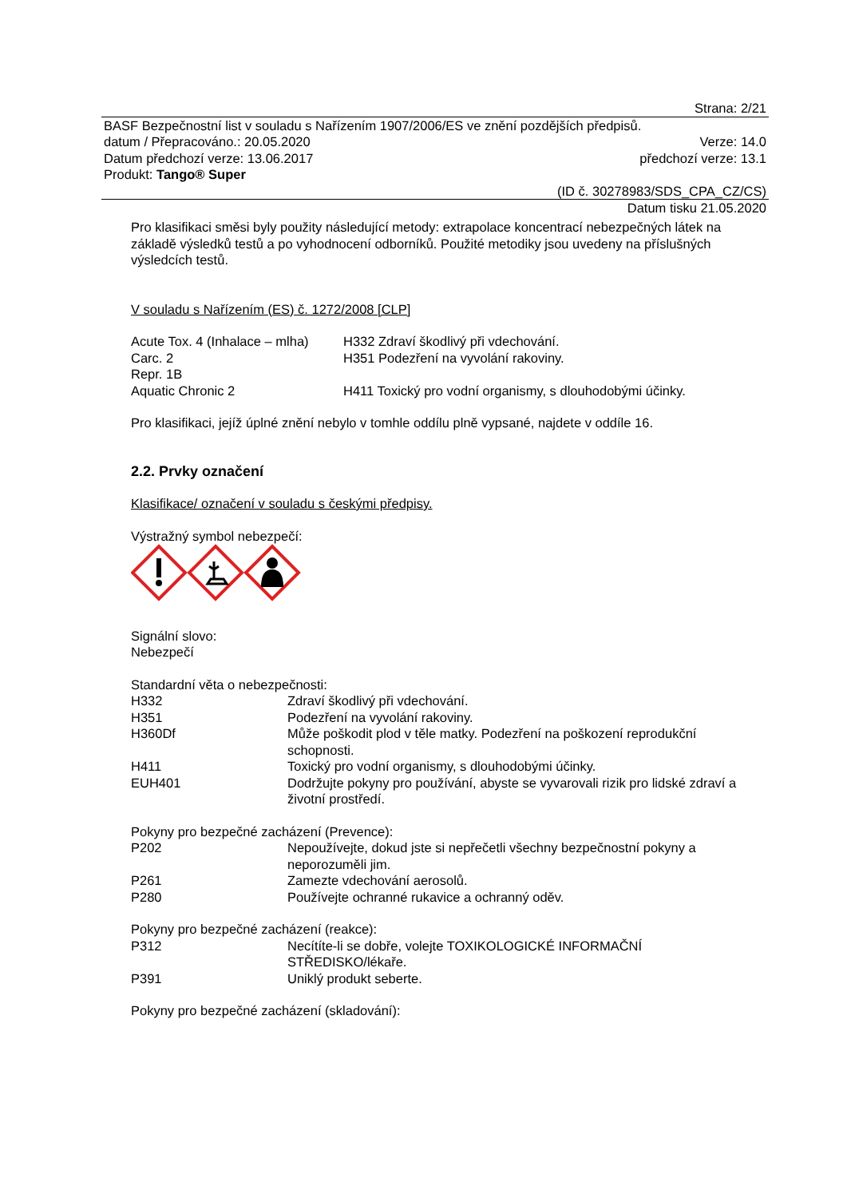Strana: 2/21
BASF Bezpečnostní list v souladu s Nařízením 1907/2006/ES ve znění pozdějších předpisů.
datum / Přepracováno.: 20.05.2020 Verze: 14.0
Datum předchozí verze: 13.06.2017 předchozí verze: 13.1
Produkt: Tango® Super
(ID č. 30278983/SDS_CPA_CZ/CS)
Datum tisku 21.05.2020
Pro klasifikaci směsi byly použity následující metody: extrapolace koncentrací nebezpečných látek na základě výsledků testů a po vyhodnocení odborníků. Použité metodiky jsou uvedeny na příslušných výsledcích testů.
V souladu s Nařízením (ES) č. 1272/2008 [CLP]
| Acute Tox. 4 (Inhalace – mlha) | H332 Zdraví škodlivý při vdechování. |
| Carc. 2 | H351 Podezření na vyvolání rakoviny. |
| Repr. 1B | |
| Aquatic Chronic 2 | H411 Toxický pro vodní organismy, s dlouhodobými účinky. |
Pro klasifikaci, jejíž úplné znění nebylo v tomhle oddílu plně vypsané, najdete v oddíle 16.
2.2. Prvky označení
Klasifikace/ označení v souladu s českými předpisy.
Výstražný symbol nebezpečí:
Signální slovo:
Nebezpečí
Standardní věta o nebezpečnosti:
| H332 | Zdraví škodlivý při vdechování. |
| H351 | Podezření na vyvolání rakoviny. |
| H360Df | Může poškodit plod v těle matky. Podezření na poškození reprodukční schopnosti. |
| H411 | Toxický pro vodní organismy, s dlouhodobými účinky. |
| EUH401 | Dodržujte pokyny pro používání, abyste se vyvarovali rizik pro lidské zdraví a životní prostředí. |
Pokyny pro bezpečné zacházení (Prevence):
| P202 | Nepoužívejte, dokud jste si nepřečetli všechny bezpečnostní pokyny a neporozuměli jim. |
| P261 | Zamezte vdechování aerosolů. |
| P280 | Používejte ochranné rukavice a ochranný oděv. |
Pokyny pro bezpečné zacházení (reakce):
| P312 | Necítíte-li se dobře, volejte TOXIKOLOGICKÉ INFORMAČNÍ STŘEDISKO/lékaře. |
| P391 | Uniklý produkt seberte. |
Pokyny pro bezpečné zacházení (skladování):